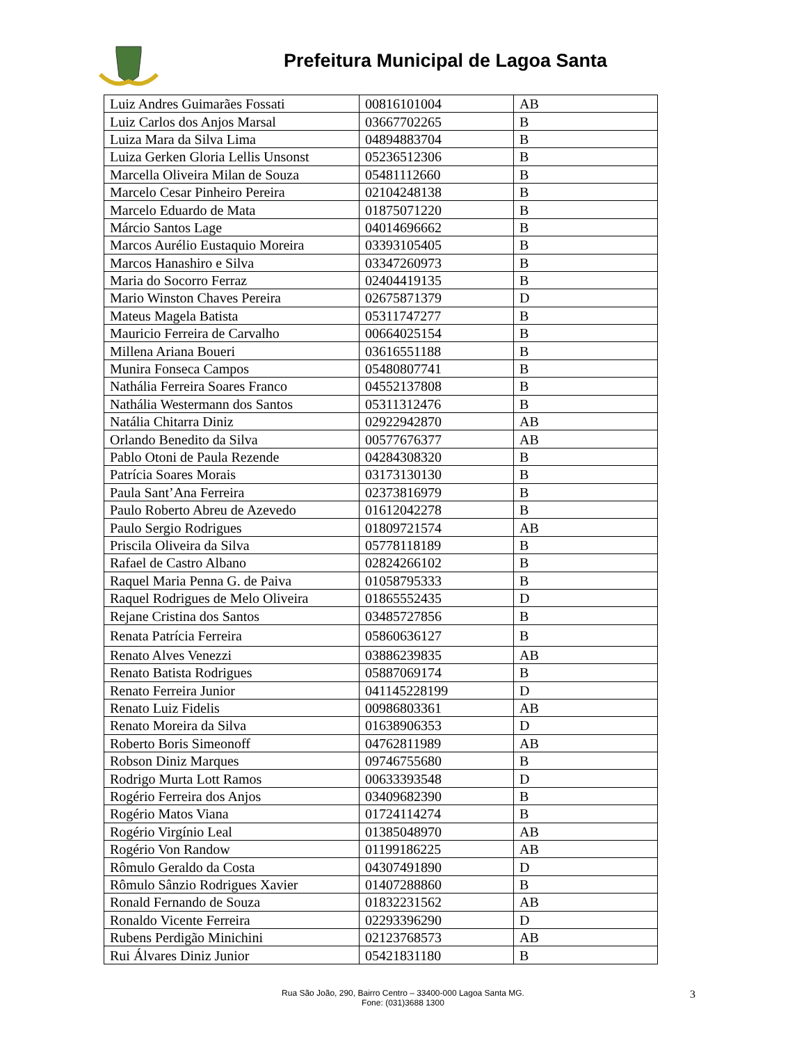Prefeitura Municipal de Lagoa Santa
| Luiz Andres Guimarães Fossati | 00816101004 | AB |
| Luiz Carlos dos Anjos Marsal | 03667702265 | B |
| Luiza Mara da Silva Lima | 04894883704 | B |
| Luiza Gerken Gloria Lellis Unsonst | 05236512306 | B |
| Marcella Oliveira Milan de Souza | 05481112660 | B |
| Marcelo Cesar Pinheiro Pereira | 02104248138 | B |
| Marcelo Eduardo de Mata | 01875071220 | B |
| Márcio Santos Lage | 04014696662 | B |
| Marcos Aurélio Eustaquio Moreira | 03393105405 | B |
| Marcos Hanashiro e Silva | 03347260973 | B |
| Maria do Socorro Ferraz | 02404419135 | B |
| Mario Winston Chaves Pereira | 02675871379 | D |
| Mateus Magela Batista | 05311747277 | B |
| Mauricio Ferreira de Carvalho | 00664025154 | B |
| Millena Ariana Boueri | 03616551188 | B |
| Munira Fonseca Campos | 05480807741 | B |
| Nathália Ferreira Soares Franco | 04552137808 | B |
| Nathália Westermann dos Santos | 05311312476 | B |
| Natália Chitarra Diniz | 02922942870 | AB |
| Orlando Benedito da Silva | 00577676377 | AB |
| Pablo Otoni de Paula Rezende | 04284308320 | B |
| Patrícia Soares Morais | 03173130130 | B |
| Paula Sant’Ana Ferreira | 02373816979 | B |
| Paulo Roberto Abreu de Azevedo | 01612042278 | B |
| Paulo Sergio Rodrigues | 01809721574 | AB |
| Priscila Oliveira da Silva | 05778118189 | B |
| Rafael de Castro Albano | 02824266102 | B |
| Raquel Maria Penna G. de Paiva | 01058795333 | B |
| Raquel Rodrigues de Melo Oliveira | 01865552435 | D |
| Rejane Cristina dos Santos | 03485727856 | B |
| Renata Patrícia Ferreira | 05860636127 | B |
| Renato Alves Venezzi | 03886239835 | AB |
| Renato Batista Rodrigues | 05887069174 | B |
| Renato Ferreira Junior | 041145228199 | D |
| Renato Luiz Fidelis | 00986803361 | AB |
| Renato Moreira da Silva | 01638906353 | D |
| Roberto Boris Simeonoff | 04762811989 | AB |
| Robson Diniz Marques | 09746755680 | B |
| Rodrigo Murta Lott Ramos | 00633393548 | D |
| Rogério Ferreira dos Anjos | 03409682390 | B |
| Rogério Matos Viana | 01724114274 | B |
| Rogério Virgínio Leal | 01385048970 | AB |
| Rogério Von Randow | 01199186225 | AB |
| Rômulo Geraldo da Costa | 04307491890 | D |
| Rômulo Sânzio Rodrigues Xavier | 01407288860 | B |
| Ronald Fernando de Souza | 01832231562 | AB |
| Ronaldo Vicente Ferreira | 02293396290 | D |
| Rubens Perdigão Minichini | 02123768573 | AB |
| Rui Álvares Diniz Junior | 05421831180 | B |
Rua São João, 290, Bairro Centro – 33400-000 Lagoa Santa MG.
Fone: (031)3688 1300
3